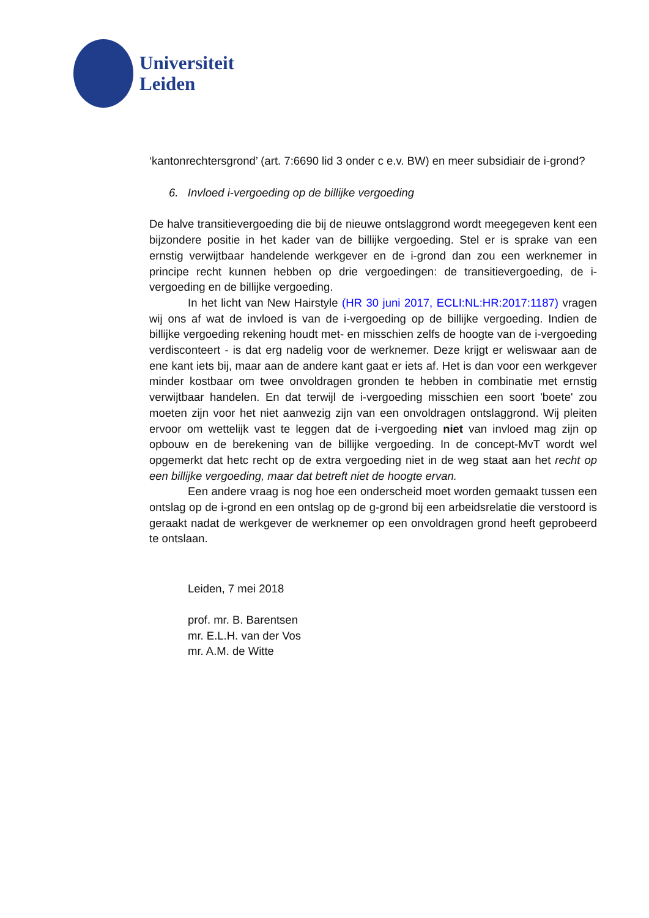Universiteit
Leiden
‘kantonrechtersgrond’ (art. 7:6690 lid 3 onder c e.v. BW) en meer subsidiair de i-grond?
6. Invloed i-vergoeding op de billijke vergoeding
De halve transitievergoeding die bij de nieuwe ontslaggrond wordt meegegeven kent een bijzondere positie in het kader van de billijke vergoeding. Stel er is sprake van een ernstig verwijtbaar handelende werkgever en de i-grond dan zou een werknemer in principe recht kunnen hebben op drie vergoedingen: de transitievergoeding, de i-vergoeding en de billijke vergoeding.
In het licht van New Hairstyle (HR 30 juni 2017, ECLI:NL:HR:2017:1187) vragen wij ons af wat de invloed is van de i-vergoeding op de billijke vergoeding. Indien de billijke vergoeding rekening houdt met- en misschien zelfs de hoogte van de i-vergoeding verdisconteert - is dat erg nadelig voor de werknemer. Deze krijgt er weliswaar aan de ene kant iets bij, maar aan de andere kant gaat er iets af. Het is dan voor een werkgever minder kostbaar om twee onvoldragen gronden te hebben in combinatie met ernstig verwijtbaar handelen. En dat terwijl de i-vergoeding misschien een soort 'boete' zou moeten zijn voor het niet aanwezig zijn van een onvoldragen ontslaggrond. Wij pleiten ervoor om wettelijk vast te leggen dat de i-vergoeding niet van invloed mag zijn op opbouw en de berekening van de billijke vergoeding. In de concept-MvT wordt wel opgemerkt dat hetc recht op de extra vergoeding niet in de weg staat aan het recht op een billijke vergoeding, maar dat betreft niet de hoogte ervan.
Een andere vraag is nog hoe een onderscheid moet worden gemaakt tussen een ontslag op de i-grond en een ontslag op de g-grond bij een arbeidsrelatie die verstoord is geraakt nadat de werkgever de werknemer op een onvoldragen grond heeft geprobeerd te ontslaan.
Leiden, 7 mei 2018
prof. mr. B. Barentsen
mr. E.L.H. van der Vos
mr. A.M. de Witte